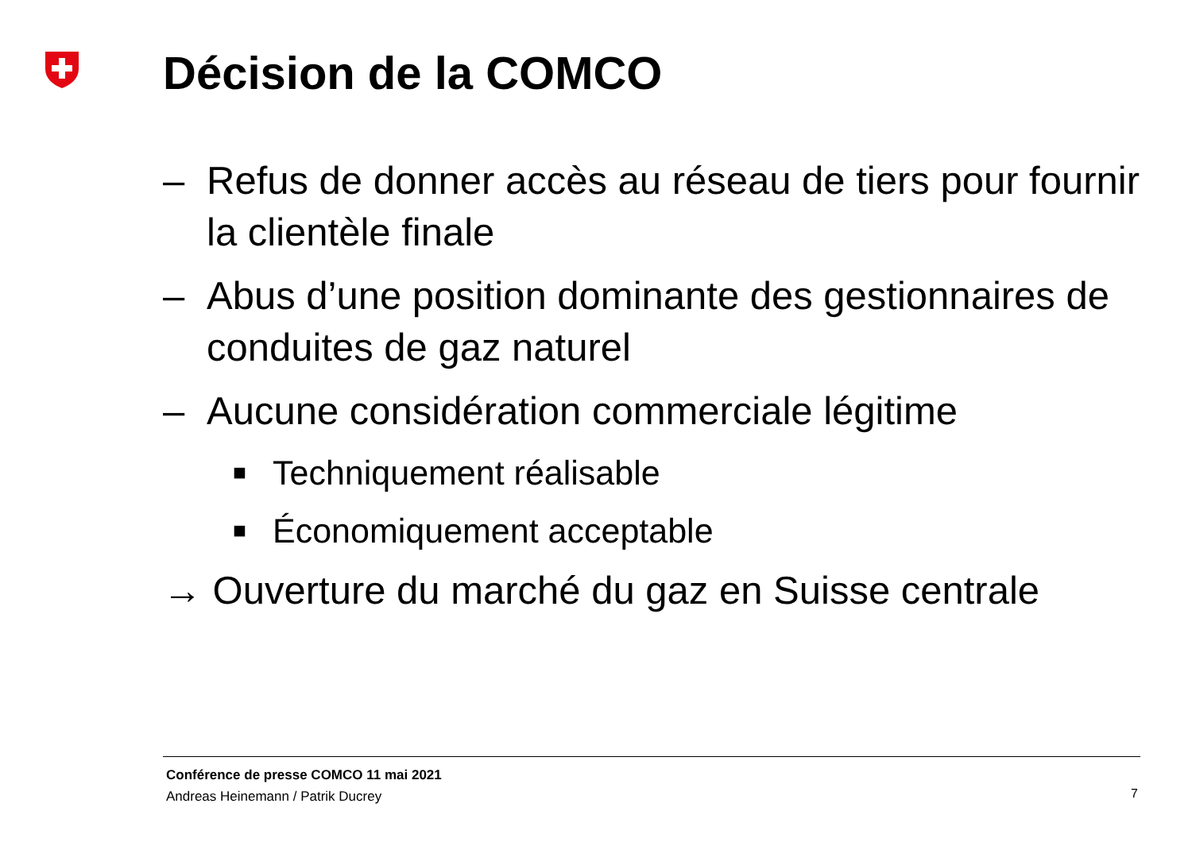Décision de la COMCO
– Refus de donner accès au réseau de tiers pour fournir la clientèle finale
– Abus d’une position dominante des gestionnaires de conduites de gaz naturel
– Aucune considération commerciale légitime
■ Techniquement réalisable
■ Économiquement acceptable
→ Ouverture du marché du gaz en Suisse centrale
Conférence de presse COMCO 11 mai 2021
Andreas Heinemann / Patrik Ducrey
7